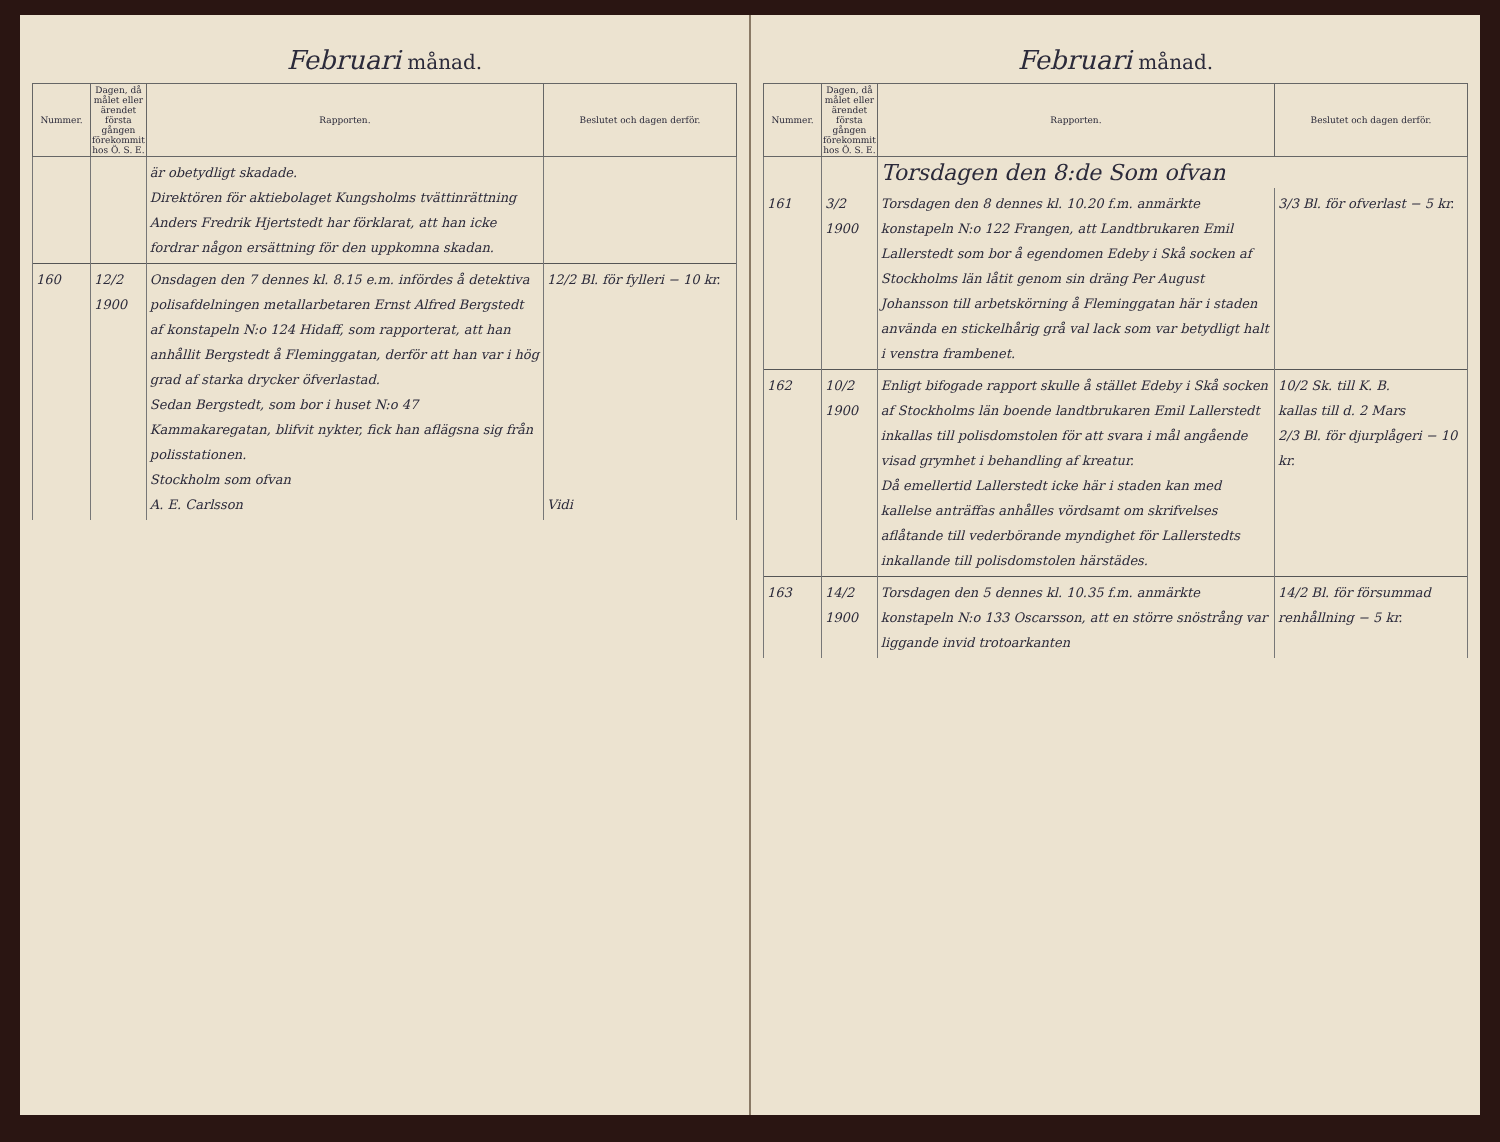Februari månad.
| Nummer. | Dagen, då målet eller ärendet första gången förekommit hos Ö. S. E. | Rapporten. | Beslutet och dagen derför. |
| --- | --- | --- | --- |
| | | är obetydligt skadade. Direktören för aktiebolaget Kungsholms tvättinrättning Anders Fredrik Hjertstedt har förklarat, att han icke fordrar någon ersättning för den uppkomna skadan. | |
| 160 | 12/2 1900 | Onsdagen den 7 dennes kl. 8.15 e.m. infördes å detektiva polisafdelningen metallarbetaren Ernst Alfred Bergstedt af konstapeln N:o 124 Hidaff, som rapporterat, att han anhållit Bergstedt å Fleminggatan, derför att han var i hög grad af starka drycker öfverlastad. Sedan Bergstedt, som bor i huset N:o 47 Kammakaregatan, blifvit nykter, fick han aflägsna sig från polisstationen. Stockholm som ofvan A. E. Carlsson | 12/2 Bl. för fylleri − 10 kr. Vidi |
Februari månad.
| Nummer. | Dagen, då målet eller ärendet första gången förekommit hos Ö. S. E. | Rapporten. | Beslutet och dagen derför. |
| --- | --- | --- | --- |
| | | Torsdagen den 8:de Som ofvan | |
| 161 | 3/2 1900 | Torsdagen den 8 dennes kl. 10.20 f.m. anmärkte konstapeln N:o 122 Frangen, att Landtbrukaren Emil Lallerstedt som bor å egendomen Edeby i Skå socken af Stockholms län låtit genom sin dräng Per August Johansson till arbetskörning å Fleminggatan här i staden använda en stickelhårig grå val lack som var betydligt halt i venstra frambenet. | 3/3 Bl. för ofverlast − 5 kr. |
| 162 | 10/2 1900 | Enligt bifogade rapport skulle å stället Edeby i Skå socken af Stockholms län boende landtbrukaren Emil Lallerstedt inkallas till polisdomstolen för att svara i mål angående visad grymhet i behandling af kreatur. Då emellertid Lallerstedt icke här i staden kan med kallelse anträffas anhålles vördsamt om skrifvelses aflåtande till vederbörande myndighet för Lallerstedts inkallande till polisdomstolen härstädes. | 10/2 Sk. till K. B. kallas till d. 2 Mars 2/3 Bl. för djurplågeri − 10 kr. |
| 163 | 14/2 1900 | Torsdagen den 5 dennes kl. 10.35 f.m. anmärkte konstapeln N:o 133 Oscarsson, att en större snöstrång var liggande invid trotoarkanten | 14/2 Bl. för försummad renhållning − 5 kr. |